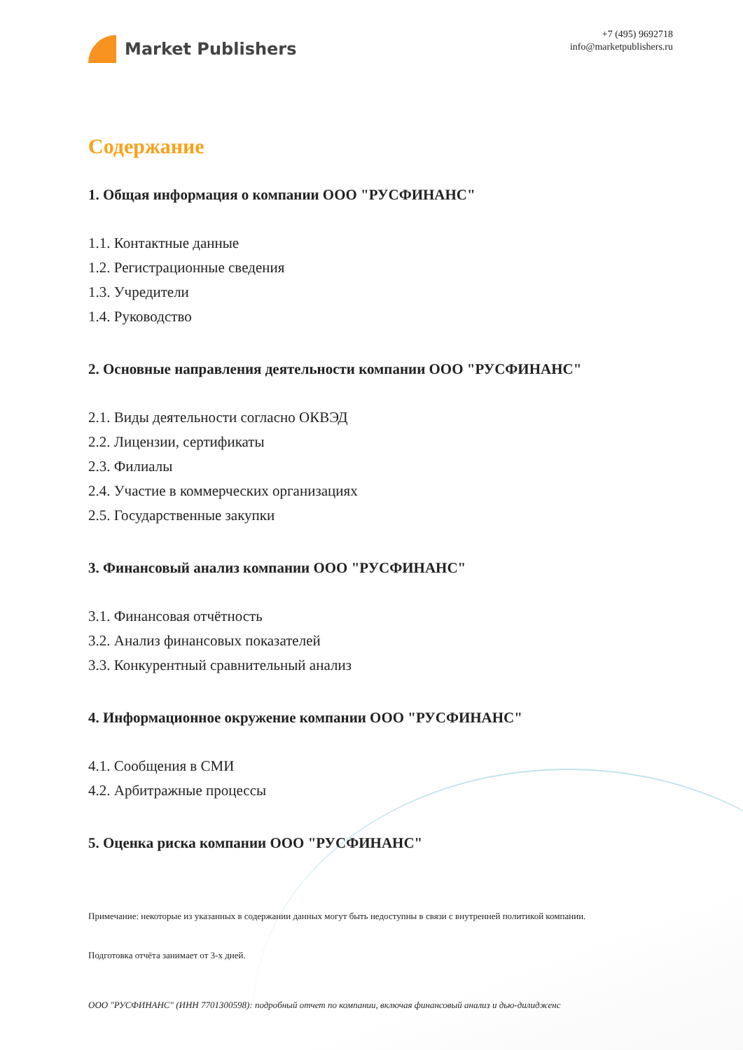Market Publishers
+7 (495) 9692718
info@marketpublishers.ru
Содержание
1. Общая информация о компании ООО "РУСФИНАНС"
1.1. Контактные данные
1.2. Регистрационные сведения
1.3. Учредители
1.4. Руководство
2. Основные направления деятельности компании ООО "РУСФИНАНС"
2.1. Виды деятельности согласно ОКВЭД
2.2. Лицензии, сертификаты
2.3. Филиалы
2.4. Участие в коммерческих организациях
2.5. Государственные закупки
3. Финансовый анализ компании ООО "РУСФИНАНС"
3.1. Финансовая отчётность
3.2. Анализ финансовых показателей
3.3. Конкурентный сравнительный анализ
4. Информационное окружение компании ООО "РУСФИНАНС"
4.1. Сообщения в СМИ
4.2. Арбитражные процессы
5. Оценка риска компании ООО "РУСФИНАНС"
Примечание: некоторые из указанных в содержании данных могут быть недоступны в связи с внутренней политикой компании.
Подготовка отчёта занимает от 3-х дней.
ООО "РУСФИНАНС" (ИНН 7701300598): подробный отчет по компании, включая финансовый анализ и дью-дилидженс